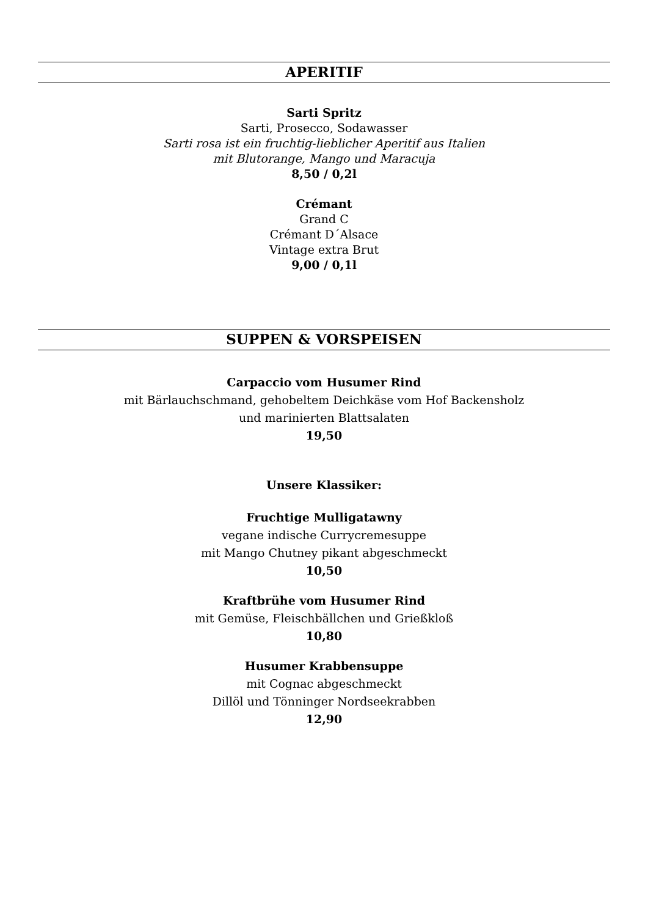APERITIF
Sarti Spritz
Sarti, Prosecco, Sodawasser
Sarti rosa ist ein fruchtig-lieblicher Aperitif aus Italien
mit Blutorange, Mango und Maracuja
8,50 / 0,2l
Crémant
Grand C
Crémant D´Alsace
Vintage extra Brut
9,00 / 0,1l
SUPPEN & VORSPEISEN
Carpaccio vom Husumer Rind
mit Bärlauchschmand, gehobeltem Deichkäse vom Hof Backensholz
und marinierten Blattsalaten
19,50
Unsere Klassiker:
Fruchtige Mulligatawny
vegane indische Currycremesuppe
mit Mango Chutney pikant abgeschmeckt
10,50
Kraftbrühe vom Husumer Rind
mit Gemüse, Fleischbällchen und Grießkloß
10,80
Husumer Krabbensuppe
mit Cognac abgeschmeckt
Dillöl und Tönninger Nordseekrabben
12,90